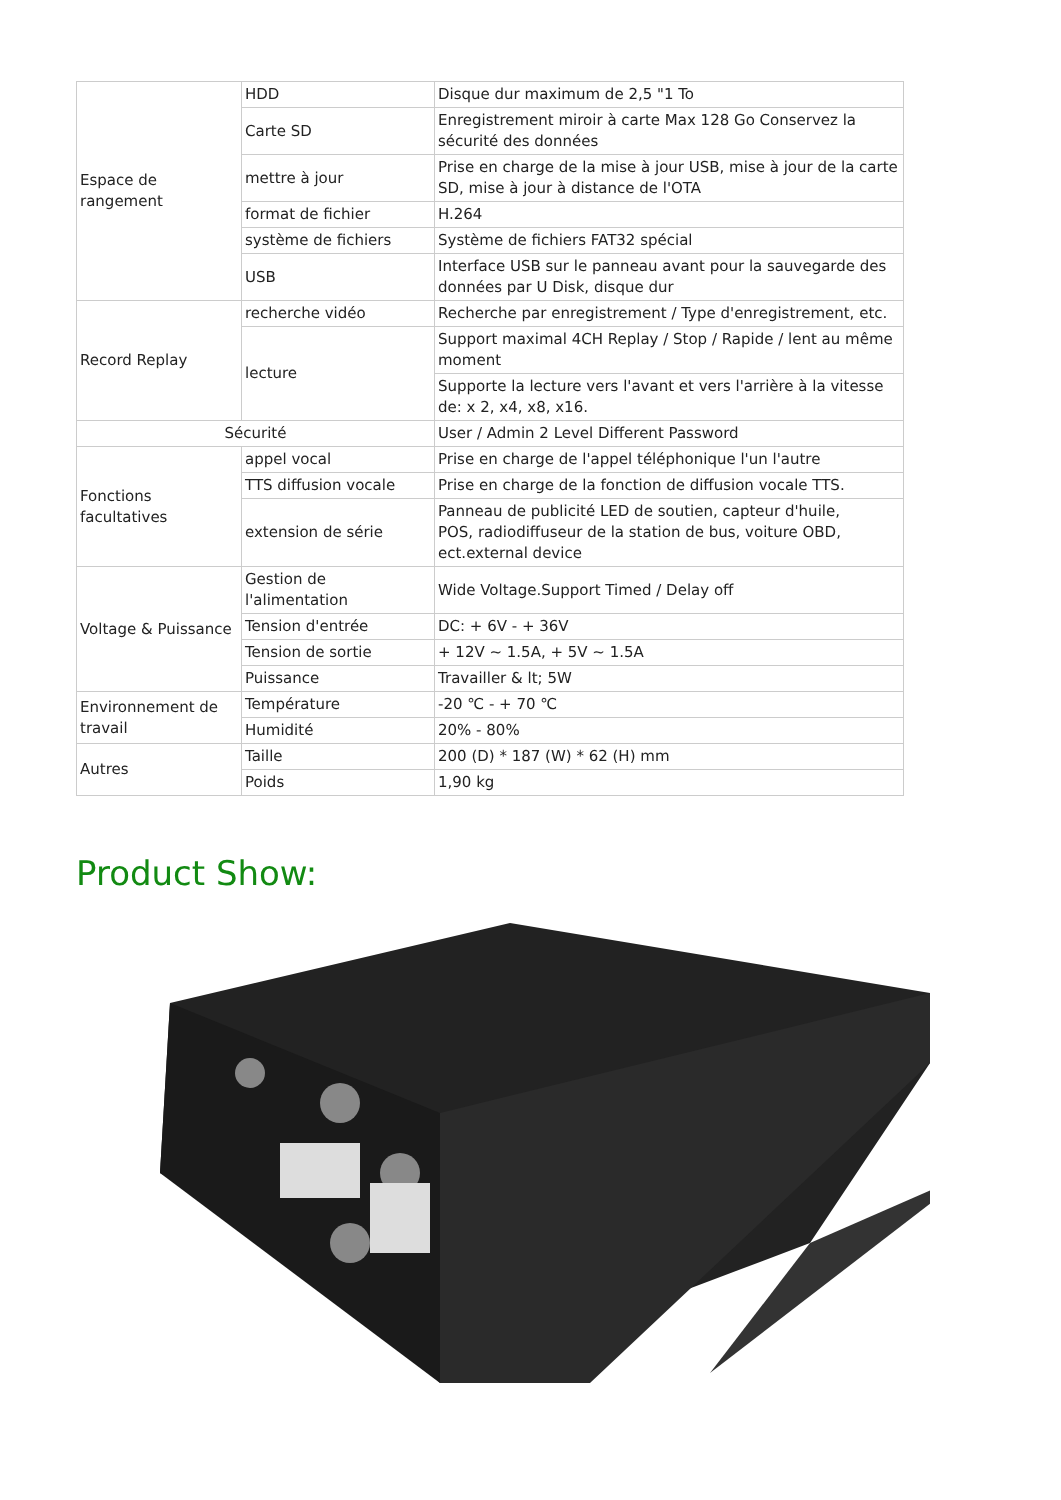| Espace de rangement | HDD | Disque dur maximum de 2,5 "1 To |
| | Carte SD | Enregistrement miroir à carte Max 128 Go Conservez la sécurité des données |
| | mettre à jour | Prise en charge de la mise à jour USB, mise à jour de la carte SD, mise à jour à distance de l'OTA |
| | format de fichier | H.264 |
| | système de fichiers | Système de fichiers FAT32 spécial |
| | USB | Interface USB sur le panneau avant pour la sauvegarde des données par U Disk, disque dur |
| Record Replay | recherche vidéo | Recherche par enregistrement / Type d'enregistrement, etc. |
| | lecture | Support maximal 4CH Replay / Stop / Rapide / lent au même moment |
| | | Supporte la lecture vers l'avant et vers l'arrière à la vitesse de: x 2, x4, x8, x16. |
| Sécurité | | User / Admin 2 Level Different Password |
| Fonctions facultatives | appel vocal | Prise en charge de l'appel téléphonique l'un l'autre |
| | TTS diffusion vocale | Prise en charge de la fonction de diffusion vocale TTS. |
| | extension de série | Panneau de publicité LED de soutien, capteur d'huile, POS, radiodiffuseur de la station de bus, voiture OBD, ect.external device |
| Voltage & Puissance | Gestion de l'alimentation | Wide Voltage.Support Timed / Delay off |
| | Tension d'entrée | DC: + 6V - + 36V |
| | Tension de sortie | + 12V ~ 1.5A, + 5V ~ 1.5A |
| | Puissance | Travailler & lt; 5W |
| Environnement de travail | Température | -20 ℃ - + 70 ℃ |
| | Humidité | 20% - 80% |
| Autres | Taille | 200 (D) * 187 (W) * 62 (H) mm |
| | Poids | 1,90 kg |
Product Show: